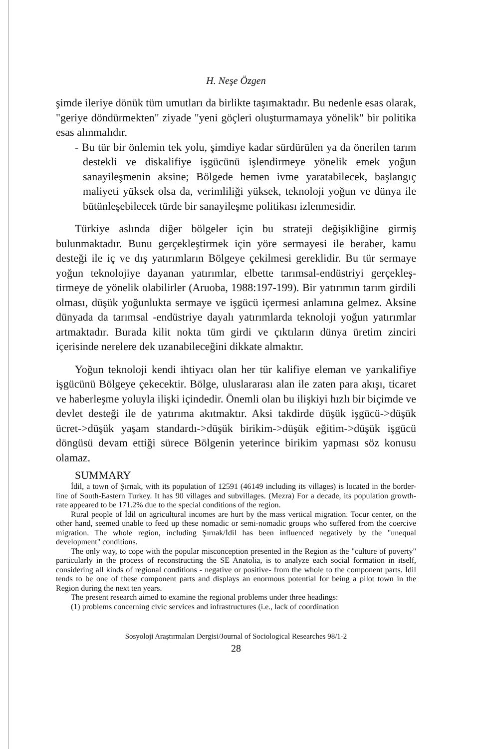H. Neşe Özgen
şimde ileriye dönük tüm umutları da birlikte taşımaktadır. Bu nedenle esas olarak, "geriye döndürmekten" ziyade "yeni göçleri oluşturmamaya yönelik" bir politika esas alınmalıdır.
- Bu tür bir önlemin tek yolu, şimdiye kadar sürdürülen ya da önerilen tarım destekli ve diskalifiye işgücünü işlendirmeye yönelik emek yoğun sanayileşmenin aksine; Bölgede hemen ivme yaratabilecek, başlangıç maliyeti yüksek olsa da, verimliliği yüksek, teknoloji yoğun ve dünya ile bütünleşebilecek türde bir sanayileşme politikası izlenmesidir.
Türkiye aslında diğer bölgeler için bu strateji değişikliğine girmiş bulunmaktadır. Bunu gerçekleştirmek için yöre sermayesi ile beraber, kamu desteği ile iç ve dış yatırımların Bölgeye çekilmesi gereklidir. Bu tür sermaye yoğun teknolojiye dayanan yatırımlar, elbette tarımsal-endüstriyi gerçekleş-tirmeye de yönelik olabilirler (Aruoba, 1988:197-199). Bir yatırımın tarım girdili olması, düşük yoğunlukta sermaye ve işgücü içermesi anlamına gelmez. Aksine dünyada da tarımsal -endüstriye dayalı yatırımlarda teknoloji yoğun yatırımlar artmaktadır. Burada kilit nokta tüm girdi ve çıktıların dünya üretim zinciri içerisinde nerelere dek uzanabileceğini dikkate almaktır.
Yoğun teknoloji kendi ihtiyacı olan her tür kalifiye eleman ve yarıkalifiye işgücünü Bölgeye çekecektir. Bölge, uluslararası alan ile zaten para akışı, ticaret ve haberleşme yoluyla ilişki içindedir. Önemli olan bu ilişkiyi hızlı bir biçimde ve devlet desteği ile de yatırıma akıtmaktır. Aksi takdirde düşük işgücü->düşük ücret->düşük yaşam standardı->düşük birikim->düşük eğitim->düşük işgücü döngüsü devam ettiği sürece Bölgenin yeterince birikim yapması söz konusu olamaz.
SUMMARY
İdil, a town of Şırnak, with its population of 12591 (46149 including its villages) is located in the border-line of South-Eastern Turkey. It has 90 villages and subvillages. (Mezra) For a decade, its population growth-rate appeared to be 171.2% due to the special conditions of the region.
Rural people of İdil on agricultural incomes are hurt by the mass vertical migration. Tocur center, on the other hand, seemed unable to feed up these nomadic or semi-nomadic groups who suffered from the coercive migration. The whole region, including Şırnak/İdil has been influenced negatively by the "unequal development" conditions.
The only way, to cope with the popular misconception presented in the Region as the "culture of poverty" particularly in the process of reconstructing the SE Anatolia, is to analyze each social formation in itself, considering all kinds of regional conditions - negative or positive- from the whole to the component parts. İdil tends to be one of these component parts and displays an enormous potential for being a pilot town in the Region during the next ten years.
The present research aimed to examine the regional problems under three headings:
(1) problems concerning civic services and infrastructures (i.e., lack of coordination
Sosyoloji Araştırmaları Dergisi/Journal of Sociological Researches 98/1-2
28